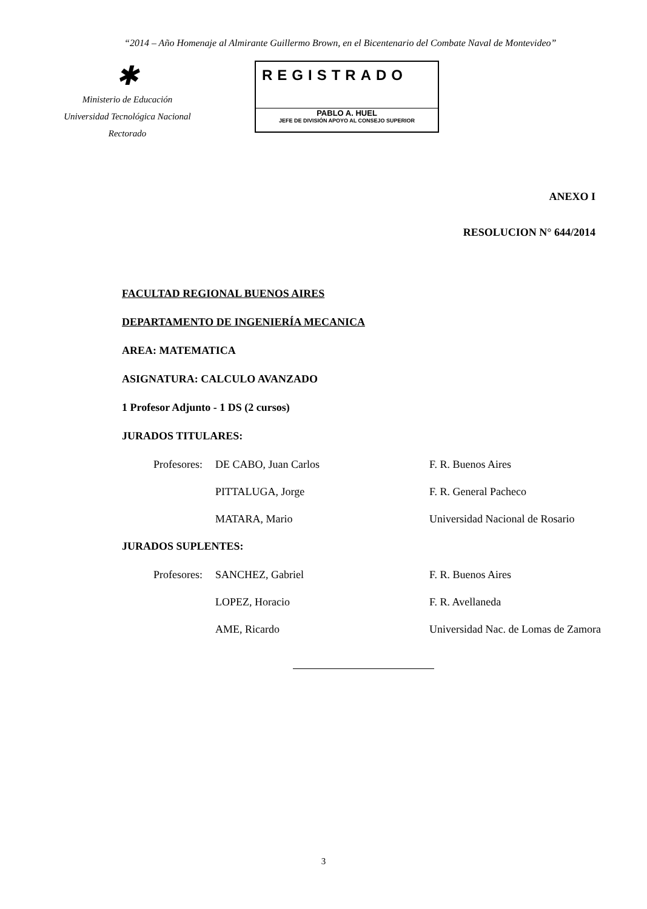“2014 – Año Homenaje al Almirante Guillermo Brown, en el Bicentenario del Combate Naval de Montevideo”
✱
Ministerio de Educación
Universidad Tecnológica Nacional
Rectorado
REGISTRADO
PABLO A. HUEL
JEFE DE DIVISIÓN APOYO AL CONSEJO SUPERIOR
ANEXO I
RESOLUCION N° 644/2014
FACULTAD REGIONAL BUENOS AIRES
DEPARTAMENTO DE INGENIERÍA MECANICA
AREA: MATEMATICA
ASIGNATURA: CALCULO AVANZADO
1 Profesor Adjunto - 1 DS (2 cursos)
JURADOS TITULARES:
| Profesores: | DE CABO, Juan Carlos | F. R. Buenos Aires |
| | PITTALUGA, Jorge | F. R. General Pacheco |
| | MATARA, Mario | Universidad Nacional de Rosario |
JURADOS SUPLENTES:
| Profesores: | SANCHEZ, Gabriel | F. R. Buenos Aires |
| | LOPEZ, Horacio | F. R. Avellaneda |
| | AME, Ricardo | Universidad Nac. de Lomas de Zamora |
3